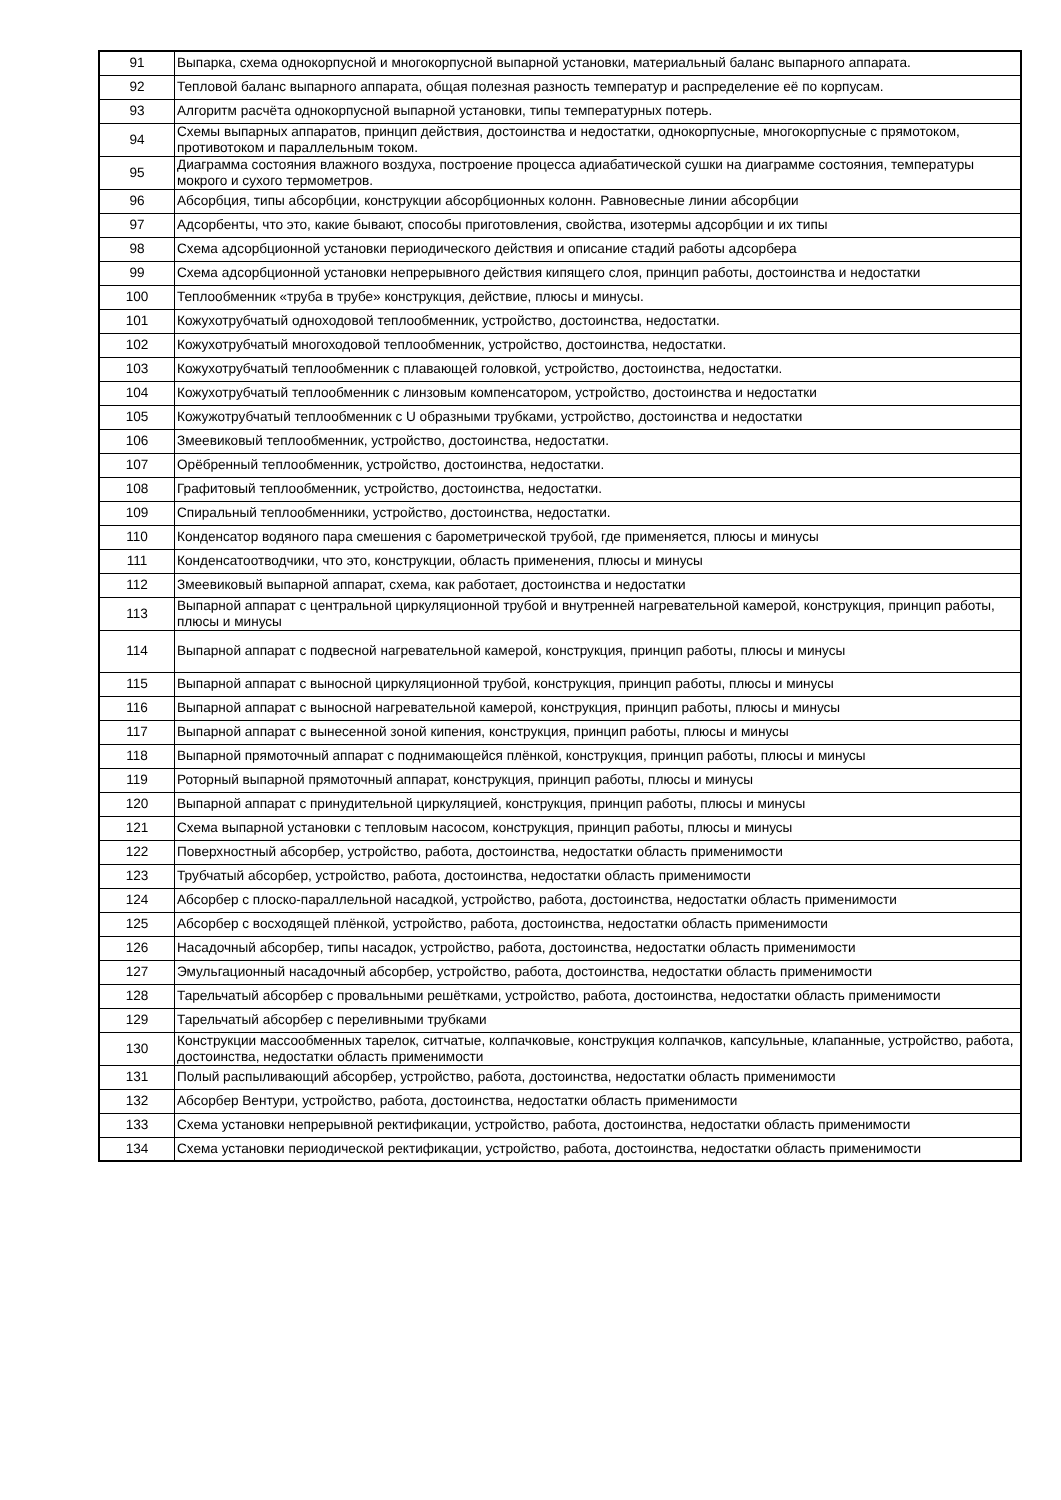| 91 | Выпарка, схема однокорпусной и многокорпусной выпарной установки, материальный баланс выпарного аппарата. |
| 92 | Тепловой баланс выпарного аппарата, общая полезная разность температур и распределение её по корпусам. |
| 93 | Алгоритм расчёта однокорпусной выпарной установки, типы температурных потерь. |
| 94 | Схемы выпарных аппаратов, принцип действия, достоинства и недостатки, однокорпусные, многокорпусные с прямотоком, противотоком и параллельным током. |
| 95 | Диаграмма состояния влажного воздуха, построение процесса адиабатической сушки на диаграмме состояния, температуры мокрого и сухого термометров. |
| 96 | Абсорбция, типы абсорбции, конструкции абсорбционных колонн. Равновесные линии абсорбции |
| 97 | Адсорбенты, что это, какие бывают, способы приготовления, свойства, изотермы адсорбции и их типы |
| 98 | Схема адсорбционной установки периодического действия и описание стадий работы адсорбера |
| 99 | Схема адсорбционной установки непрерывного действия кипящего слоя, принцип работы, достоинства и недостатки |
| 100 | Теплообменник «труба в трубе» конструкция, действие, плюсы и минусы. |
| 101 | Кожухотрубчатый одноходовой теплообменник, устройство, достоинства, недостатки. |
| 102 | Кожухотрубчатый многоходовой теплообменник, устройство, достоинства, недостатки. |
| 103 | Кожухотрубчатый теплообменник с плавающей головкой, устройство, достоинства, недостатки. |
| 104 | Кожухотрубчатый теплообменник с линзовым компенсатором, устройство, достоинства и недостатки |
| 105 | Кожужотрубчатый теплообменник с U образными трубками, устройство, достоинства и недостатки |
| 106 | Змеевиковый теплообменник, устройство, достоинства, недостатки. |
| 107 | Орёбренный теплообменник, устройство, достоинства, недостатки. |
| 108 | Графитовый теплообменник, устройство, достоинства, недостатки. |
| 109 | Спиральный теплообменники, устройство, достоинства, недостатки. |
| 110 | Конденсатор водяного пара смешения с барометрической трубой, где применяется, плюсы и минусы |
| 111 | Конденсатоотводчики, что это, конструкции, область применения, плюсы и минусы |
| 112 | Змеевиковый выпарной аппарат, схема, как работает, достоинства и недостатки |
| 113 | Выпарной аппарат с центральной циркуляционной трубой и внутренней нагревательной камерой, конструкция, принцип работы, плюсы и минусы |
| 114 | Выпарной аппарат с подвесной нагревательной камерой, конструкция, принцип работы, плюсы и минусы |
| 115 | Выпарной аппарат с выносной циркуляционной трубой, конструкция, принцип работы, плюсы и минусы |
| 116 | Выпарной аппарат с выносной нагревательной камерой, конструкция, принцип работы, плюсы и минусы |
| 117 | Выпарной аппарат с вынесенной зоной кипения, конструкция, принцип работы, плюсы и минусы |
| 118 | Выпарной прямоточный аппарат с поднимающейся плёнкой, конструкция, принцип работы, плюсы и минусы |
| 119 | Роторный выпарной прямоточный аппарат, конструкция, принцип работы, плюсы и минусы |
| 120 | Выпарной аппарат с принудительной циркуляцией, конструкция, принцип работы, плюсы и минусы |
| 121 | Схема выпарной установки с тепловым насосом, конструкция, принцип работы, плюсы и минусы |
| 122 | Поверхностный абсорбер, устройство, работа, достоинства, недостатки область применимости |
| 123 | Трубчатый абсорбер, устройство, работа, достоинства, недостатки область применимости |
| 124 | Абсорбер с плоско-параллельной насадкой, устройство, работа, достоинства, недостатки область применимости |
| 125 | Абсорбер с восходящей плёнкой, устройство, работа, достоинства, недостатки область применимости |
| 126 | Насадочный абсорбер, типы насадок, устройство, работа, достоинства, недостатки область применимости |
| 127 | Эмульгационный насадочный абсорбер, устройство, работа, достоинства, недостатки область применимости |
| 128 | Тарельчатый абсорбер с провальными решётками, устройство, работа, достоинства, недостатки область применимости |
| 129 | Тарельчатый абсорбер с переливными трубками |
| 130 | Конструкции массообменных тарелок, ситчатые, колпачковые, конструкция колпачков, капсульные, клапанные, устройство, работа, достоинства, недостатки область применимости |
| 131 | Полый распыливающий абсорбер, устройство, работа, достоинства, недостатки область применимости |
| 132 | Абсорбер Вентури, устройство, работа, достоинства, недостатки область применимости |
| 133 | Схема установки непрерывной ректификации, устройство, работа, достоинства, недостатки область применимости |
| 134 | Схема установки периодической ректификации, устройство, работа, достоинства, недостатки область применимости |